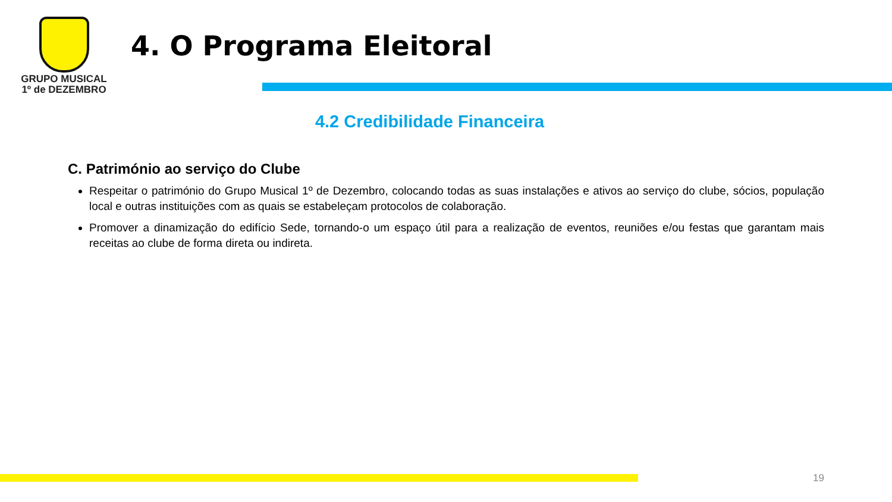GRUPO MUSICAL
1º de DEZEMBRO
4. O Programa Eleitoral
4.2 Credibilidade Financeira
C. Património ao serviço do Clube
Respeitar o património do Grupo Musical 1º de Dezembro, colocando todas as suas instalações e ativos ao serviço do clube, sócios, população local e outras instituições com as quais se estabeleçam protocolos de colaboração.
Promover a dinamização do edifício Sede, tornando-o um espaço útil para a realização de eventos, reuniões e/ou festas que garantam mais receitas ao clube de forma direta ou indireta.
19